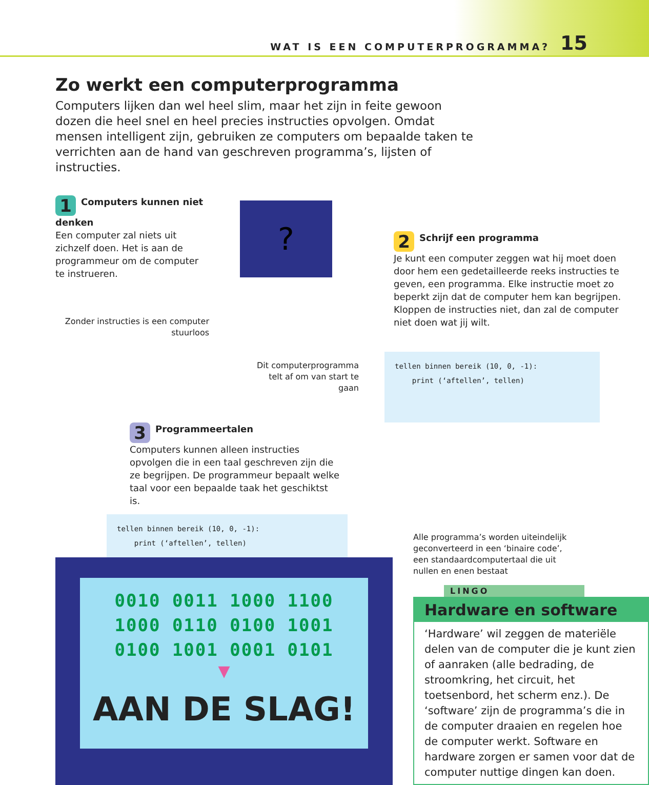WAT IS EEN COMPUTERPROGRAMMA? 15
Zo werkt een computerprogramma
Computers lijken dan wel heel slim, maar het zijn in feite gewoon dozen die heel snel en heel precies instructies opvolgen. Omdat mensen intelligent zijn, gebruiken ze computers om bepaalde taken te verrichten aan de hand van geschreven programma’s, lijsten of instructies.
1 Computers kunnen niet denken
Een computer zal niets uit zichzelf doen. Het is aan de programmeur om de computer te instrueren.
Zonder instructies is een computer stuurloos
?
2 Schrijf een programma
Je kunt een computer zeggen wat hij moet doen door hem een gedetailleerde reeks instructies te geven, een programma. Elke instructie moet zo beperkt zijn dat de computer hem kan begrijpen. Kloppen de instructies niet, dan zal de computer niet doen wat jij wilt.
Dit computerprogramma telt af om van start te gaan
tellen binnen bereik (10, 0, -1): print (‘aftellen’, tellen)
3 Programmeertalen
Computers kunnen alleen instructies opvolgen die in een taal geschreven zijn die ze begrijpen. De programmeur bepaalt welke taal voor een bepaalde taak het geschiktst is.
tellen binnen bereik (10, 0, -1): print (‘aftellen’, tellen)
0010 0011 1000 1100
1000 0110 0100 1001
0100 1001 0001 0101
▼
AAN DE SLAG!
Alle programma’s worden uiteindelijk geconverteerd in een ‘binaire code’, een standaardcomputertaal die uit nullen en enen bestaat
LINGO
Hardware en software
‘Hardware’ wil zeggen de materiële delen van de computer die je kunt zien of aanraken (alle bedrading, de stroomkring, het circuit, het toetsenbord, het scherm enz.). De ‘software’ zijn de programma’s die in de computer draaien en regelen hoe de computer werkt. Software en hardware zorgen er samen voor dat de computer nuttige dingen kan doen.